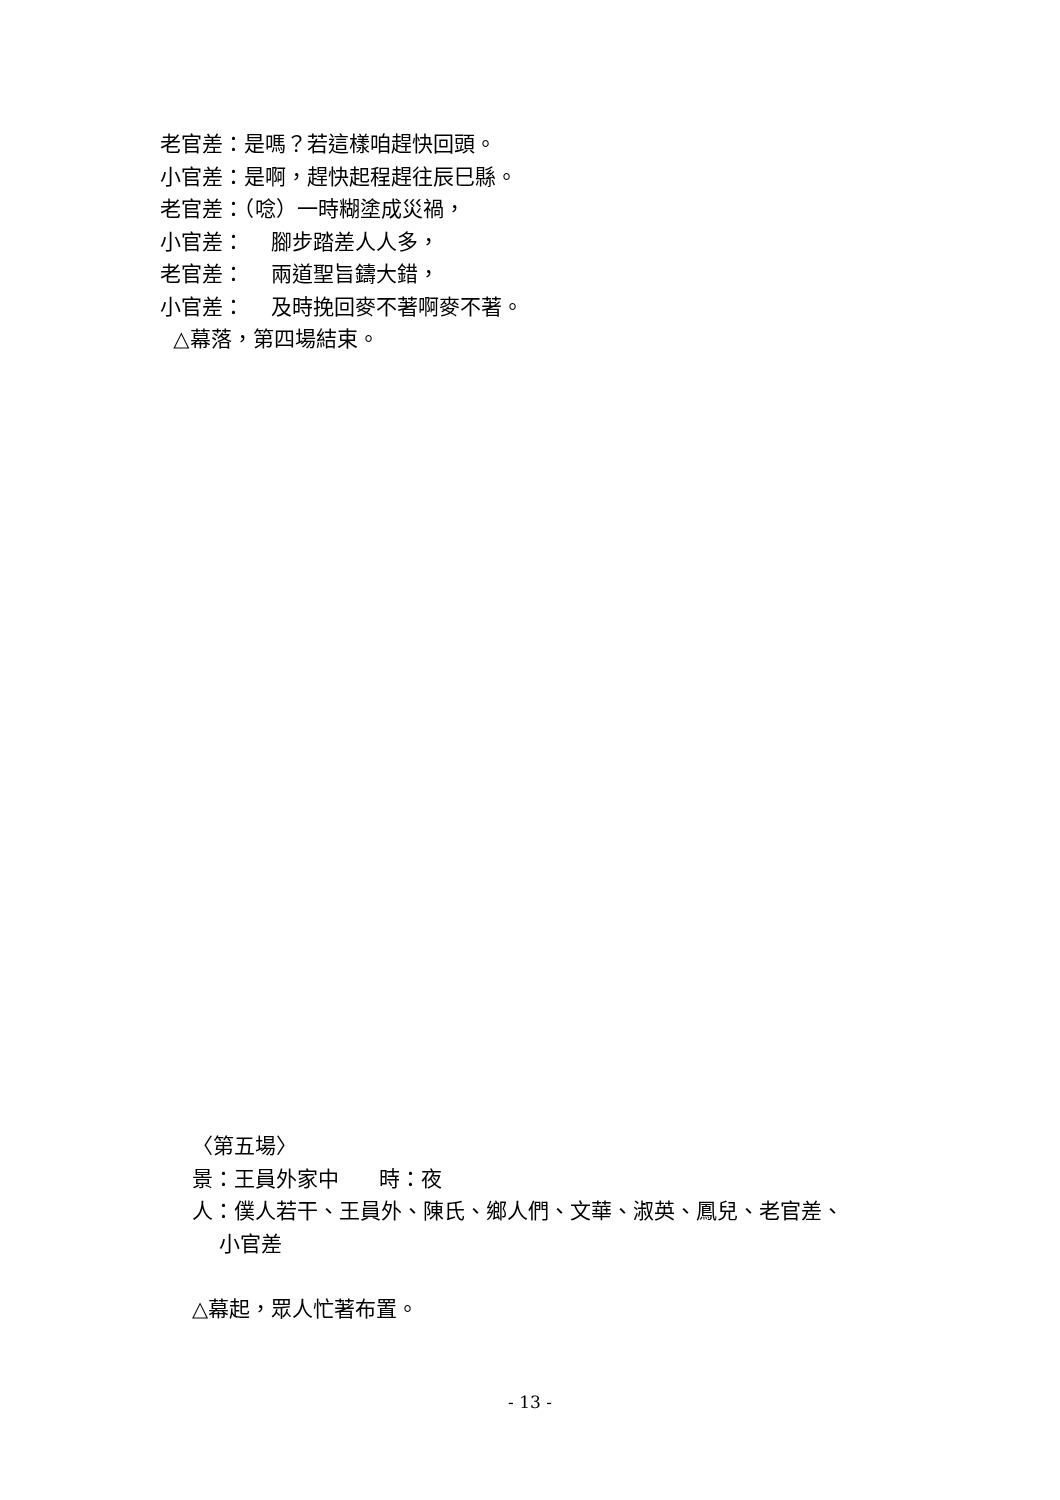老官差：是嗎？若這樣咱趕快回頭。
小官差：是啊，趕快起程趕往辰巳縣。
老官差：（唸）一時糊塗成災禍，
小官差： 腳步踏差人人多，
老官差： 兩道聖旨鑄大錯，
小官差： 及時挽回麥不著啊麥不著。
△幕落，第四場結束。
〈第五場〉
景：王員外家中 時：夜
人：僕人若干、王員外、陳氏、鄉人們、文華、淑英、鳳兒、老官差、
小官差
△幕起，眾人忙著布置。
- 13 -